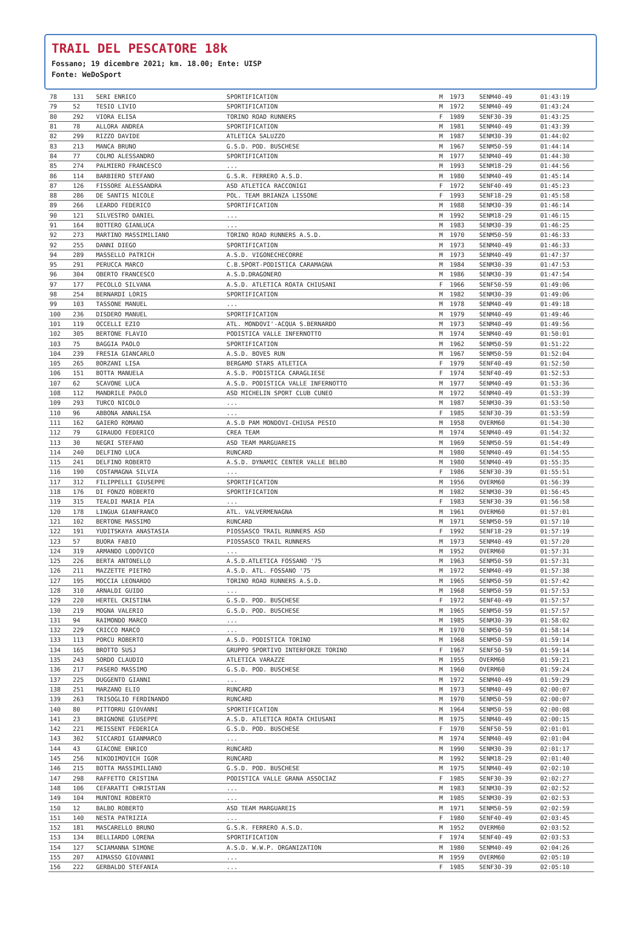TRAIL DEL PESCATORE 18k
Fossano; 19 dicembre 2021; km. 18.00; Ente: UISP
Fonte: WeDoSport
| 78 | 131 | SERI ENRICO | SPORTIFICATION | M | 1973 | SENM40-49 | 01:43:19 |
| 79 | 52 | TESIO LIVIO | SPORTIFICATION | M | 1972 | SENM40-49 | 01:43:24 |
| 80 | 292 | VIORA ELISA | TORINO ROAD RUNNERS | F | 1989 | SENF30-39 | 01:43:25 |
| 81 | 78 | ALLORA ANDREA | SPORTIFICATION | M | 1981 | SENM40-49 | 01:43:39 |
| 82 | 299 | RIZZO DAVIDE | ATLETICA SALUZZO | M | 1987 | SENM30-39 | 01:44:02 |
| 83 | 213 | MANCA BRUNO | G.S.D. POD. BUSCHESE | M | 1967 | SENM50-59 | 01:44:14 |
| 84 | 77 | COLMO ALESSANDRO | SPORTIFICATION | M | 1977 | SENM40-49 | 01:44:30 |
| 85 | 274 | PALMIERO FRANCESCO | ... | M | 1993 | SENM18-29 | 01:44:56 |
| 86 | 114 | BARBIERO STEFANO | G.S.R. FERRERO A.S.D. | M | 1980 | SENM40-49 | 01:45:14 |
| 87 | 126 | FISSORE ALESSANDRA | ASD ATLETICA RACCONIGI | F | 1972 | SENF40-49 | 01:45:23 |
| 88 | 286 | DE SANTIS NICOLE | POL. TEAM BRIANZA LISSONE | F | 1993 | SENF18-29 | 01:45:58 |
| 89 | 266 | LEARDO FEDERICO | SPORTIFICATION | M | 1988 | SENM30-39 | 01:46:14 |
| 90 | 121 | SILVESTRO DANIEL | ... | M | 1992 | SENM18-29 | 01:46:15 |
| 91 | 164 | BOTTERO GIANLUCA | ... | M | 1983 | SENM30-39 | 01:46:25 |
| 92 | 273 | MARTINO MASSIMILIANO | TORINO ROAD RUNNERS A.S.D. | M | 1970 | SENM50-59 | 01:46:33 |
| 92 | 255 | DANNI DIEGO | SPORTIFICATION | M | 1973 | SENM40-49 | 01:46:33 |
| 94 | 289 | MASSELLO PATRICH | A.S.D. VIGONECHECORRE | M | 1973 | SENM40-49 | 01:47:37 |
| 95 | 291 | PERUCCA MARCO | C.B.SPORT-PODISTICA CARAMAGNA | M | 1984 | SENM30-39 | 01:47:53 |
| 96 | 304 | OBERTO FRANCESCO | A.S.D.DRAGONERO | M | 1986 | SENM30-39 | 01:47:54 |
| 97 | 177 | PECOLLO SILVANA | A.S.D. ATLETICA ROATA CHIUSANI | F | 1966 | SENF50-59 | 01:49:06 |
| 98 | 254 | BERNARDI LORIS | SPORTIFICATION | M | 1982 | SENM30-39 | 01:49:06 |
| 99 | 103 | TASSONE MANUEL | ... | M | 1978 | SENM40-49 | 01:49:18 |
| 100 | 236 | DISDERO MANUEL | SPORTIFICATION | M | 1979 | SENM40-49 | 01:49:46 |
| 101 | 119 | OCCELLI EZIO | ATL. MONDOVI'-ACQUA S.BERNARDO | M | 1973 | SENM40-49 | 01:49:56 |
| 102 | 305 | BERTONE FLAVIO | PODISTICA VALLE INFERNOTTO | M | 1974 | SENM40-49 | 01:50:01 |
| 103 | 75 | BAGGIA PAOLO | SPORTIFICATION | M | 1962 | SENM50-59 | 01:51:22 |
| 104 | 239 | FRESIA GIANCARLO | A.S.D. BOVES RUN | M | 1967 | SENM50-59 | 01:52:04 |
| 105 | 265 | BORZANI LISA | BERGAMO STARS ATLETICA | F | 1979 | SENF40-49 | 01:52:50 |
| 106 | 151 | BOTTA MANUELA | A.S.D. PODISTICA CARAGLIESE | F | 1974 | SENF40-49 | 01:52:53 |
| 107 | 62 | SCAVONE LUCA | A.S.D. PODISTICA VALLE INFERNOTTO | M | 1977 | SENM40-49 | 01:53:36 |
| 108 | 112 | MANDRILE PAOLO | ASD MICHELIN SPORT CLUB CUNEO | M | 1972 | SENM40-49 | 01:53:39 |
| 109 | 293 | TURCO NICOLO | ... | M | 1987 | SENM30-39 | 01:53:50 |
| 110 | 96 | ABBONA ANNALISA | ... | F | 1985 | SENF30-39 | 01:53:59 |
| 111 | 162 | GAIERO ROMANO | A.S.D PAM MONDOVI-CHIUSA PESIO | M | 1958 | OVERM60 | 01:54:30 |
| 112 | 79 | GIRAUDO FEDERICO | CREA TEAM | M | 1974 | SENM40-49 | 01:54:32 |
| 113 | 30 | NEGRI STEFANO | ASD TEAM MARGUAREIS | M | 1969 | SENM50-59 | 01:54:49 |
| 114 | 240 | DELFINO LUCA | RUNCARD | M | 1980 | SENM40-49 | 01:54:55 |
| 115 | 241 | DELFINO ROBERTO | A.S.D. DYNAMIC CENTER VALLE BELBO | M | 1980 | SENM40-49 | 01:55:35 |
| 116 | 190 | COSTAMAGNA SILVIA | ... | F | 1986 | SENF30-39 | 01:55:51 |
| 117 | 312 | FILIPPELLI GIUSEPPE | SPORTIFICATION | M | 1956 | OVERM60 | 01:56:39 |
| 118 | 176 | DI FONZO ROBERTO | SPORTIFICATION | M | 1982 | SENM30-39 | 01:56:45 |
| 119 | 315 | TEALDI MARIA PIA | ... | F | 1983 | SENF30-39 | 01:56:58 |
| 120 | 178 | LINGUA GIANFRANCO | ATL. VALVERMENAGNA | M | 1961 | OVERM60 | 01:57:01 |
| 121 | 102 | BERTONE MASSIMO | RUNCARD | M | 1971 | SENM50-59 | 01:57:10 |
| 122 | 191 | YUDITSKAYA ANASTASIA | PIOSSASCO TRAIL RUNNERS ASD | F | 1992 | SENF18-29 | 01:57:19 |
| 123 | 57 | BUORA FABIO | PIOSSASCO TRAIL RUNNERS | M | 1973 | SENM40-49 | 01:57:20 |
| 124 | 319 | ARMANDO LODOVICO | ... | M | 1952 | OVERM60 | 01:57:31 |
| 125 | 226 | BERTA ANTONELLO | A.S.D.ATLETICA FOSSANO '75 | M | 1963 | SENM50-59 | 01:57:31 |
| 126 | 211 | MAZZETTE PIETRO | A.S.D. ATL. FOSSANO '75 | M | 1972 | SENM40-49 | 01:57:38 |
| 127 | 195 | MOCCIA LEONARDO | TORINO ROAD RUNNERS A.S.D. | M | 1965 | SENM50-59 | 01:57:42 |
| 128 | 310 | ARNALDI GUIDO | ... | M | 1968 | SENM50-59 | 01:57:53 |
| 129 | 220 | HERTEL CRISTINA | G.S.D. POD. BUSCHESE | F | 1972 | SENF40-49 | 01:57:57 |
| 130 | 219 | MOGNA VALERIO | G.S.D. POD. BUSCHESE | M | 1965 | SENM50-59 | 01:57:57 |
| 131 | 94 | RAIMONDO MARCO | ... | M | 1985 | SENM30-39 | 01:58:02 |
| 132 | 229 | CRICCO MARCO | ... | M | 1970 | SENM50-59 | 01:58:14 |
| 133 | 113 | PORCU ROBERTO | A.S.D. PODISTICA TORINO | M | 1968 | SENM50-59 | 01:59:14 |
| 134 | 165 | BROTTO SUSJ | GRUPPO SPORTIVO INTERFORZE TORINO | F | 1967 | SENF50-59 | 01:59:14 |
| 135 | 243 | SORDO CLAUDIO | ATLETICA VARAZZE | M | 1955 | OVERM60 | 01:59:21 |
| 136 | 217 | PASERO MASSIMO | G.S.D. POD. BUSCHESE | M | 1960 | OVERM60 | 01:59:24 |
| 137 | 225 | DUGGENTO GIANNI | ... | M | 1972 | SENM40-49 | 01:59:29 |
| 138 | 251 | MARZANO ELIO | RUNCARD | M | 1973 | SENM40-49 | 02:00:07 |
| 139 | 263 | TRISOGLIO FERDINANDO | RUNCARD | M | 1970 | SENM50-59 | 02:00:07 |
| 140 | 80 | PITTORRU GIOVANNI | SPORTIFICATION | M | 1964 | SENM50-59 | 02:00:08 |
| 141 | 23 | BRIGNONE GIUSEPPE | A.S.D. ATLETICA ROATA CHIUSANI | M | 1975 | SENM40-49 | 02:00:15 |
| 142 | 221 | MEISSENT FEDERICA | G.S.D. POD. BUSCHESE | F | 1970 | SENF50-59 | 02:01:01 |
| 143 | 302 | SICCARDI GIANMARCO | ... | M | 1974 | SENM40-49 | 02:01:04 |
| 144 | 43 | GIACONE ENRICO | RUNCARD | M | 1990 | SENM30-39 | 02:01:17 |
| 145 | 256 | NIKODIMOVICH IGOR | RUNCARD | M | 1992 | SENM18-29 | 02:01:40 |
| 146 | 215 | BOTTA MASSIMILIANO | G.S.D. POD. BUSCHESE | M | 1975 | SENM40-49 | 02:02:10 |
| 147 | 298 | RAFFETTO CRISTINA | PODISTICA VALLE GRANA ASSOCIAZ | F | 1985 | SENF30-39 | 02:02:27 |
| 148 | 106 | CEFARATTI CHRISTIAN | ... | M | 1983 | SENM30-39 | 02:02:52 |
| 149 | 104 | MUNTONI ROBERTO | ... | M | 1985 | SENM30-39 | 02:02:53 |
| 150 | 12 | BALBO ROBERTO | ASD TEAM MARGUAREIS | M | 1971 | SENM50-59 | 02:02:59 |
| 151 | 140 | NESTA PATRIZIA | ... | F | 1980 | SENF40-49 | 02:03:45 |
| 152 | 181 | MASCARELLO BRUNO | G.S.R. FERRERO A.S.D. | M | 1952 | OVERM60 | 02:03:52 |
| 153 | 134 | BELLIARDO LORENA | SPORTIFICATION | F | 1974 | SENF40-49 | 02:03:53 |
| 154 | 127 | SCIAMANNA SIMONE | A.S.D. W.W.P. ORGANIZATION | M | 1980 | SENM40-49 | 02:04:26 |
| 155 | 207 | AIMASSO GIOVANNI | ... | M | 1959 | OVERM60 | 02:05:10 |
| 156 | 222 | GERBALDO STEFANIA | ... | F | 1985 | SENF30-39 | 02:05:10 |